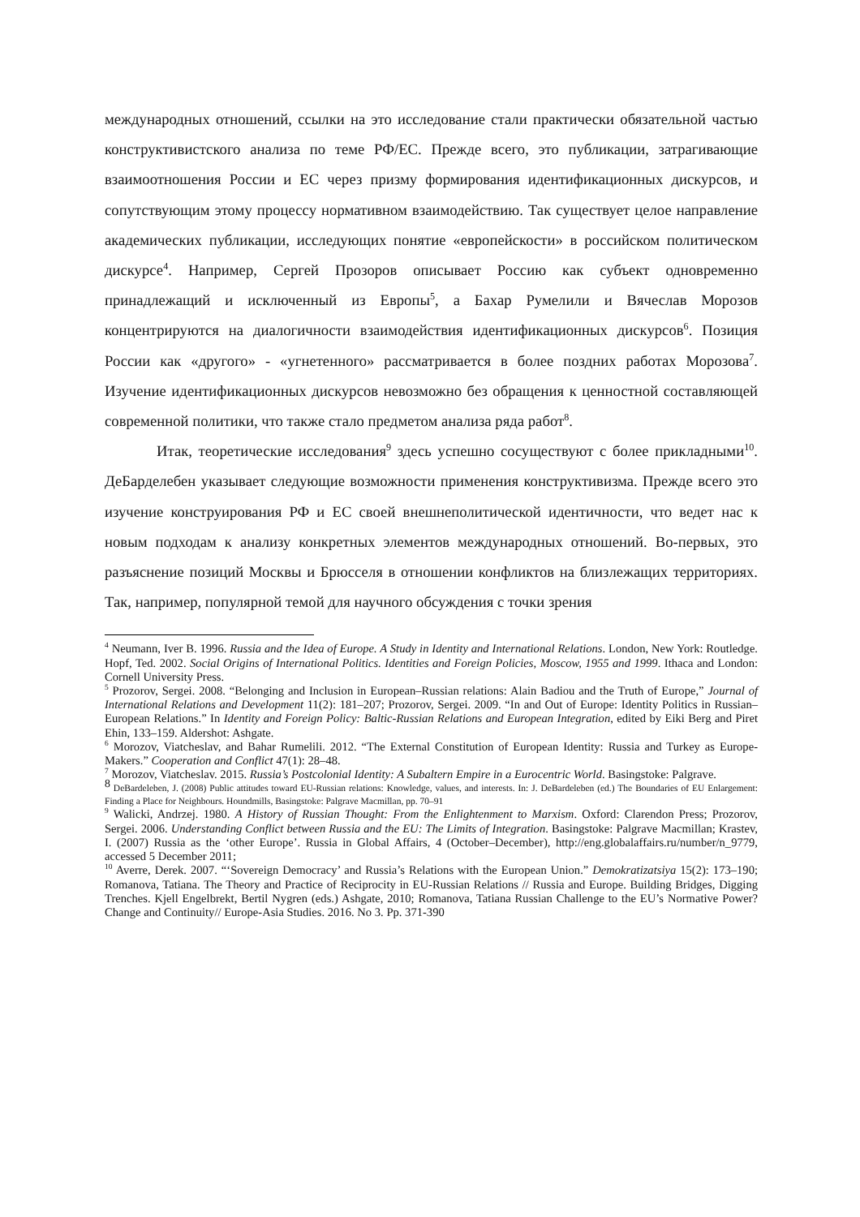международных отношений, ссылки на это исследование стали практически обязательной частью конструктивистского анализа по теме РФ/ЕС. Прежде всего, это публикации, затрагивающие взаимоотношения России и ЕС через призму формирования идентификационных дискурсов, и сопутствующим этому процессу нормативном взаимодействию. Так существует целое направление академических публикации, исследующих понятие «европейскости» в российском политическом дискурсе<sup>4</sup>. Например, Сергей Прозоров описывает Россию как субъект одновременно принадлежащий и исключенный из Европы<sup>5</sup>, а Бахар Румелили и Вячеслав Морозов концентрируются на диалогичности взаимодействия идентификационных дискурсов<sup>6</sup>. Позиция России как «другого» - «угнетенного» рассматривается в более поздних работах Морозова<sup>7</sup>. Изучение идентификационных дискурсов невозможно без обращения к ценностной составляющей современной политики, что также стало предметом анализа ряда работ<sup>8</sup>.
Итак, теоретические исследования<sup>9</sup> здесь успешно сосуществуют с более прикладными<sup>10</sup>. ДеБарделебен указывает следующие возможности применения конструктивизма. Прежде всего это изучение конструирования РФ и ЕС своей внешнеполитической идентичности, что ведет нас к новым подходам к анализу конкретных элементов международных отношений. Во-первых, это разъяснение позиций Москвы и Брюсселя в отношении конфликтов на близлежащих территориях. Так, например, популярной темой для научного обсуждения с точки зрения
<sup>4</sup> Neumann, Iver B. 1996. Russia and the Idea of Europe. A Study in Identity and International Relations. London, New York: Routledge. Hopf, Ted. 2002. Social Origins of International Politics. Identities and Foreign Policies, Moscow, 1955 and 1999. Ithaca and London: Cornell University Press.
<sup>5</sup> Prozorov, Sergei. 2008. “Belonging and Inclusion in European–Russian relations: Alain Badiou and the Truth of Europe,” Journal of International Relations and Development 11(2): 181–207; Prozorov, Sergei. 2009. “In and Out of Europe: Identity Politics in Russian–European Relations.” In Identity and Foreign Policy: Baltic-Russian Relations and European Integration, edited by Eiki Berg and Piret Ehin, 133–159. Aldershot: Ashgate.
<sup>6</sup> Morozov, Viatcheslav, and Bahar Rumelili. 2012. “The External Constitution of European Identity: Russia and Turkey as Europe-Makers.” Cooperation and Conflict 47(1): 28–48.
<sup>7</sup> Morozov, Viatcheslav. 2015. Russia’s Postcolonial Identity: A Subaltern Empire in a Eurocentric World. Basingstoke: Palgrave.
<sup>8</sup> DeBardeleben, J. (2008) Public attitudes toward EU-Russian relations: Knowledge, values, and interests. In: J. DeBardeleben (ed.) The Boundaries of EU Enlargement: Finding a Place for Neighbours. Houndmills, Basingstoke: Palgrave Macmillan, pp. 70–91
<sup>9</sup> Walicki, Andrzej. 1980. A History of Russian Thought: From the Enlightenment to Marxism. Oxford: Clarendon Press; Prozorov, Sergei. 2006. Understanding Conflict between Russia and the EU: The Limits of Integration. Basingstoke: Palgrave Macmillan; Krastev, I. (2007) Russia as the ‘other Europe’. Russia in Global Affairs, 4 (October–December), http://eng.globalaffairs.ru/number/n_9779, accessed 5 December 2011;
<sup>10</sup> Averre, Derek. 2007. “‘Sovereign Democracy’ and Russia’s Relations with the European Union.” Demokratizatsiya 15(2): 173–190; Romanova, Tatiana. The Theory and Practice of Reciprocity in EU-Russian Relations // Russia and Europe. Building Bridges, Digging Trenches. Kjell Engelbrekt, Bertil Nygren (eds.) Ashgate, 2010; Romanova, Tatiana Russian Challenge to the EU’s Normative Power? Change and Continuity// Europe-Asia Studies. 2016. No 3. Pp. 371-390